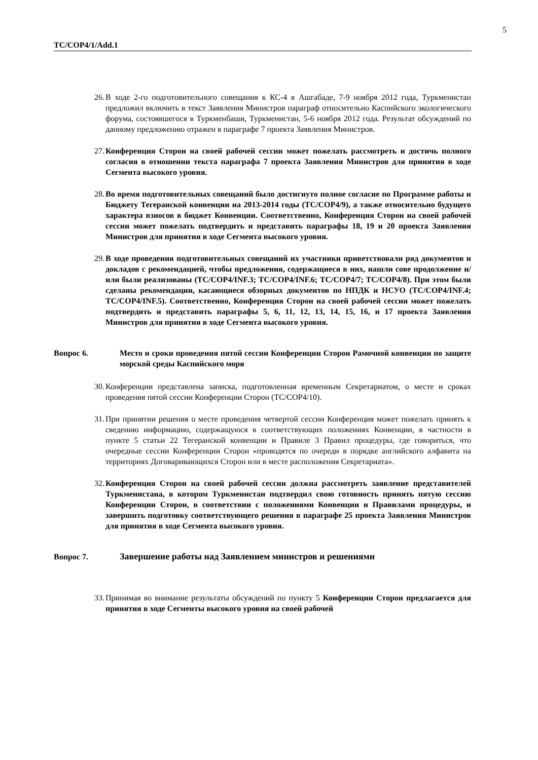5
TC/COP4/1/Add.1
26. В ходе 2-го подготовительного совещания к КС-4 в Ашгабаде, 7-9 ноября 2012 года, Туркменистан предложил включить в текст Заявления Министров параграф относительно Каспийского экологического форума, состоявшегося в Туркменбаши, Туркменистан, 5-6 ноября 2012 года. Результат обсуждений по данному предложению отражен в параграфе 7 проекта Заявления Министров.
27. Конференция Сторон на своей рабочей сессии может пожелать рассмотреть и достичь полного согласия в отношении текста параграфа 7 проекта Заявления Министров для принятия в ходе Сегмента высокого уровня.
28. Во время подготовительных совещаний было достигнуто полное согласие по Программе работы и Бюджету Тегеранской конвенции на 2013-2014 годы (TC/COP4/9), а также относительно будущего характера взносов в бюджет Конвенции. Соответственно, Конференция Сторон на своей рабочей сессии может пожелать подтвердить и представить параграфы 18, 19 и 20 проекта Заявления Министров для принятия в ходе Сегмента высокого уровня.
29. В ходе проведения подготовительных совещаний их участники приветствовали ряд документов и докладов с рекомендацией, чтобы предложения, содержащиеся в них, нашли сове продолжение и/или были реализованы (TC/COP4/INF.3; TC/COP4/INF.6; TC/COP4/7; TC/COP4/8). При этом были сделаны рекомендации, касающиеся обзорных документов по НПДК и НСУО (TC/COP4/INF.4; TC/COP4/INF.5). Соответственно, Конференция Сторон на своей рабочей сессии может пожелать подтвердить и представить параграфы 5, 6, 11, 12, 13, 14, 15, 16, и 17 проекта Заявления Министров для принятия в ходе Сегмента высокого уровня.
Вопрос 6. Место и сроки проведения пятой сессии Конференции Сторон Рамочной конвенции по защите морской среды Каспийского моря
30. Конференции представлена записка, подготовленная временным Секретариатом, о месте и сроках проведения пятой сессии Конференции Сторон (TC/COP4/10).
31. При принятии решения о месте проведения четвертой сессии Конференция может пожелать принять к сведению информацию, содержащуюся в соответствующих положениях Конвенции, в частности в пункте 5 статьи 22 Тегеранской конвенции и Правиле 3 Правил процедуры, где говориться, что очередные сессии Конференции Сторон «проводятся по очереди в порядке английского алфавита на территориях Договаривающихся Сторон или в месте расположения Секретариата».
32. Конференция Сторон на своей рабочей сессии должна рассмотреть заявление представителей Туркменистана, в котором Туркменистан подтвердил свою готовность принять пятую сессию Конференции Сторон, в соответствии с положениями Конвенции и Правилами процедуры, и завершить подготовку соответствующего решения в параграфе 25 проекта Заявления Министров для принятия в ходе Сегмента высокого уровня.
Вопрос 7. Завершение работы над Заявлением министров и решениями
33. Принимая во внимание результаты обсуждений по пункту 5 Конференции Сторон предлагается для принятия в ходе Сегменты высокого уровня на своей рабочей